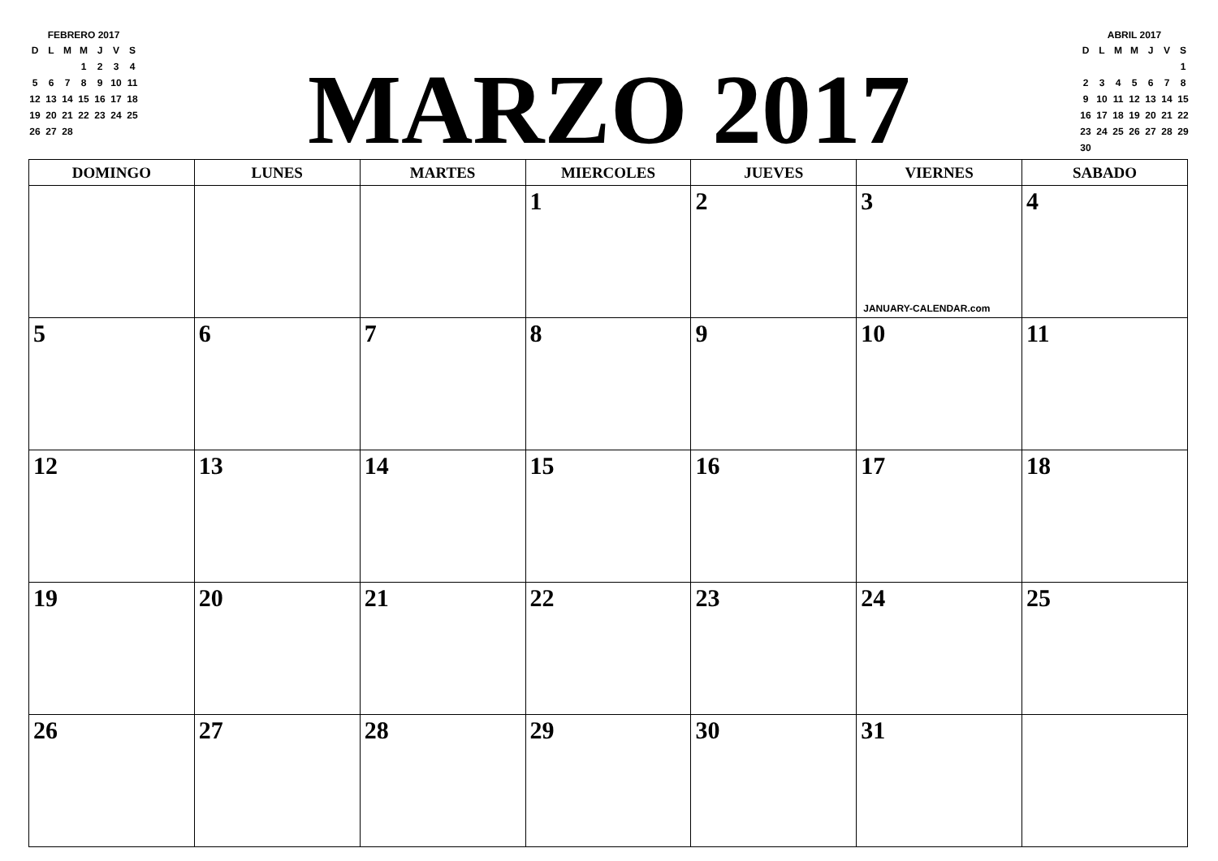FEBRERO 2017
| D | L | M | M | J | V | S |
| --- | --- | --- | --- | --- | --- | --- |
| | | | 1 | 2 | 3 | 4 |
| 5 | 6 | 7 | 8 | 9 | 10 | 11 |
| 12 | 13 | 14 | 15 | 16 | 17 | 18 |
| 19 | 20 | 21 | 22 | 23 | 24 | 25 |
| 26 | 27 | 28 | | | | |
MARZO 2017
ABRIL 2017
| D | L | M | M | J | V | S |
| --- | --- | --- | --- | --- | --- | --- |
| | | | | | | 1 |
| 2 | 3 | 4 | 5 | 6 | 7 | 8 |
| 9 | 10 | 11 | 12 | 13 | 14 | 15 |
| 16 | 17 | 18 | 19 | 20 | 21 | 22 |
| 23 | 24 | 25 | 26 | 27 | 28 | 29 |
| 30 | | | | | | |
| DOMINGO | LUNES | MARTES | MIERCOLES | JUEVES | VIERNES | SABADO |
| --- | --- | --- | --- | --- | --- | --- |
| | | | 1 | 2 | 3 JANUARY-CALENDAR.com | 4 |
| 5 | 6 | 7 | 8 | 9 | 10 | 11 |
| 12 | 13 | 14 | 15 | 16 | 17 | 18 |
| 19 | 20 | 21 | 22 | 23 | 24 | 25 |
| 26 | 27 | 28 | 29 | 30 | 31 | |